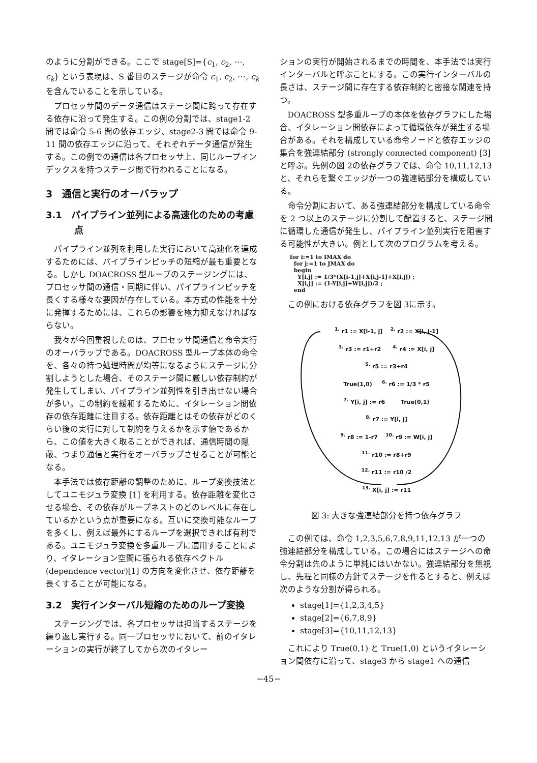のように分割ができる。ここで stage[S]={c<sub>1</sub>, c<sub>2</sub>, ⋯, c<sub>k</sub>} という表現は、S 番目のステージが命令 c<sub>1</sub>, c<sub>2</sub>, ⋯, c<sub>k</sub> を含んでいることを示している。
プロセッサ間のデータ通信はステージ間に跨って存在する依存に沿って発生する。この例の分割では、stage1-2 間では命令 5-6 間の依存エッジ、stage2-3 間では命令 9-11 間の依存エッジに沿って、それぞれデータ通信が発生する。この例での通信は各プロセッサ上、同じループインデックスを持つステージ間で行われることになる。
3　通信と実行のオーバラップ
3.1　パイプライン並列による高速化のための考慮点
パイプライン並列を利用した実行において高速化を達成するためには、パイプラインピッチの短縮が最も重要となる。しかし DOACROSS 型ループのステージングには、プロセッサ間の通信・同期に伴い、パイプラインピッチを長くする様々な要因が存在している。本方式の性能を十分に発揮するためには、これらの影響を極力抑えなければならない。
我々が今回重視したのは、プロセッサ間通信と命令実行のオーバラップである。DOACROSS 型ループ本体の命令を、各々の持つ処理時間が均等になるようにステージに分割しようとした場合、そのステージ間に厳しい依存制約が発生してしまい、パイプライン並列性を引き出せない場合が多い。この制約を緩和するために、イタレーション間依存の依存距離に注目する。依存距離とはその依存がどのくらい後の実行に対して制約を与えるかを示す値であるから、この値を大きく取ることができれば、通信時間の隠蔽、つまり通信と実行をオーバラップさせることが可能となる。
本手法では依存距離の調整のために、ループ変換技法としてユニモジュラ変換 [1] を利用する。依存距離を変化させる場合、その依存がループネストのどのレベルに存在しているかという点が重要になる。互いに交換可能なループを多くし、例えば最外にするループを選択できれば有利である。ユニモジュラ変換を多重ループに適用することにより、イタレーション空間に張られる依存ベクトル (dependence vector)[1] の方向を変化させ、依存距離を長くすることが可能になる。
3.2　実行インターバル短縮のためのループ変換
ステージングでは、各プロセッサは担当するステージを繰り返し実行する。同一プロセッサにおいて、前のイタレーションの実行が終了してから次のイタレー
ションの実行が開始されるまでの時間を、本手法では実行インターバルと呼ぶことにする。この実行インターバルの長さは、ステージ間に存在する依存制約と密接な関連を持つ。
DOACROSS 型多重ループの本体を依存グラフにした場合、イタレーション間依存によって循環依存が発生する場合がある。それを構成している命令ノードと依存エッジの集合を強連結部分 (strongly connected component) [3] と呼ぶ。先例の図 2の依存グラフでは、命令 10,11,12,13 と、それらを繋ぐエッジが一つの強連結部分を構成している。
命令分割において、ある強連結部分を構成している命令を 2 つ以上のステージに分割して配置すると、ステージ間に循環した通信が発生し、パイプライン並列実行を阻害する可能性が大きい。例として次のプログラムを考える。
for i:=1 to IMAX do
  for j:=1 to JMAX do
  begin
    Y[i,j] := 1/3*(X[i-1,j]+X[i,j-1]+X[i,j]) ;
    X[i,j] := (1-Y[i,j]+W[i,j])/2 ;
  end
この例における依存グラフを図 3に示す。
<sup>1.</sup> r1 := X[i-1, j] <sup>2.</sup> r2 := X[i, j-1]
<sup>3.</sup> r3 := r1+r2 <sup>4.</sup> r4 := X[i, j]
<sup>5.</sup> r5 := r3+r4
True(1,0) <sup>6.</sup> r6 := 1/3 * r5
<sup>7.</sup> Y[i, j] := r6 True(0,1)
<sup>8.</sup> r7 := Y[i, j]
<sup>9.</sup> r8 := 1-r7 <sup>10.</sup> r9 := W[i, j]
<sup>11.</sup> r10 := r8+r9
<sup>12.</sup> r11 := r10 /2
<sup>13.</sup> X[i, j] := r11
図 3: 大きな強連結部分を持つ依存グラフ
この例では、命令 1,2,3,5,6,7,8,9,11,12,13 が一つの強連結部分を構成している。この場合にはステージへの命令分割は先のように単純にはいかない。強連結部分を無視し、先程と同様の方針でステージを作るとすると、例えば次のような分割が得られる。
stage[1]={1,2,3,4,5}
stage[2]={6,7,8,9}
stage[3]={10,11,12,13}
これにより True(0,1) と True(1,0) というイタレーション間依存に沿って、stage3 から stage1 への通信
−45−